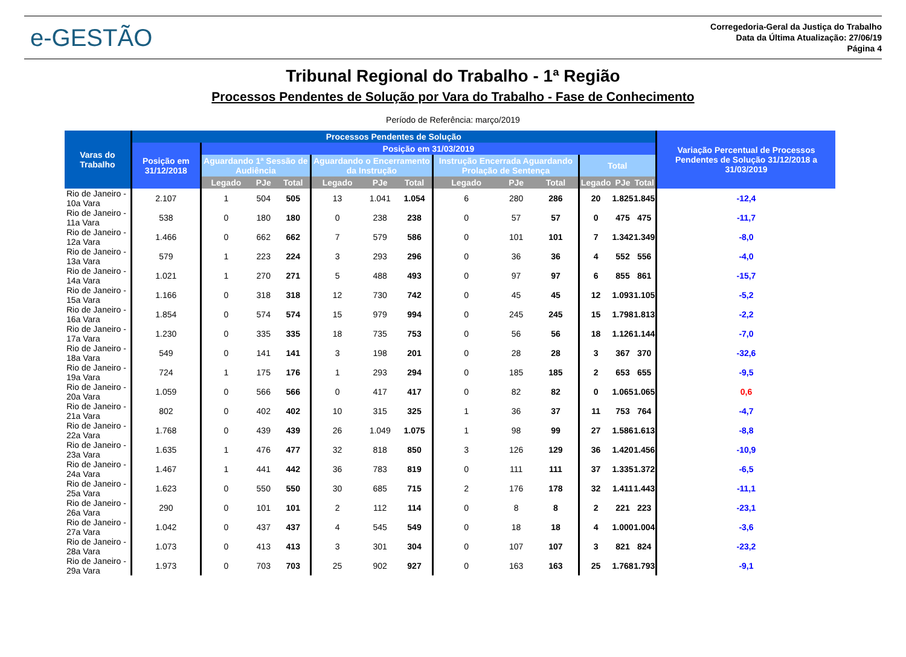e-GESTÃO
Corregedoria-Geral da Justiça do Trabalho
Data da Última Atualização: 27/06/19
Página 4
Tribunal Regional do Trabalho - 1ª Região
Processos Pendentes de Solução por Vara do Trabalho - Fase de Conhecimento
Período de Referência: março/2019
| Varas do Trabalho | Processos Pendentes de Solução | | | | | | | | | | | | | Variação Percentual de Processos Pendentes de Solução 31/12/2018 a 31/03/2019 |
| --- | --- | --- | --- | --- | --- | --- | --- | --- | --- | --- | --- | --- | --- | --- |
| | Posição em 31/12/2018 | Posição em 31/03/2019 | | | | | | | | | | | | |
| | | Aguardando 1ª Sessão de Audiência | | | Aguardando o Encerramento da Instrução | | | Instrução Encerrada Aguardando Prolação de Sentença | | | Total | | | |
| | | Legado | PJe | Total | Legado | PJe | Total | Legado | PJe | Total | Legado | PJe | Total | |
| Rio de Janeiro - 10a Vara | 2.107 | 1 | 504 | 505 | 13 | 1.041 | 1.054 | 6 | 280 | 286 | 20 | 1.825 | 1.845 | -12,4 |
| Rio de Janeiro - 11a Vara | 538 | 0 | 180 | 180 | 0 | 238 | 238 | 0 | 57 | 57 | 0 | 475 | 475 | -11,7 |
| Rio de Janeiro - 12a Vara | 1.466 | 0 | 662 | 662 | 7 | 579 | 586 | 0 | 101 | 101 | 7 | 1.342 | 1.349 | -8,0 |
| Rio de Janeiro - 13a Vara | 579 | 1 | 223 | 224 | 3 | 293 | 296 | 0 | 36 | 36 | 4 | 552 | 556 | -4,0 |
| Rio de Janeiro - 14a Vara | 1.021 | 1 | 270 | 271 | 5 | 488 | 493 | 0 | 97 | 97 | 6 | 855 | 861 | -15,7 |
| Rio de Janeiro - 15a Vara | 1.166 | 0 | 318 | 318 | 12 | 730 | 742 | 0 | 45 | 45 | 12 | 1.093 | 1.105 | -5,2 |
| Rio de Janeiro - 16a Vara | 1.854 | 0 | 574 | 574 | 15 | 979 | 994 | 0 | 245 | 245 | 15 | 1.798 | 1.813 | -2,2 |
| Rio de Janeiro - 17a Vara | 1.230 | 0 | 335 | 335 | 18 | 735 | 753 | 0 | 56 | 56 | 18 | 1.126 | 1.144 | -7,0 |
| Rio de Janeiro - 18a Vara | 549 | 0 | 141 | 141 | 3 | 198 | 201 | 0 | 28 | 28 | 3 | 367 | 370 | -32,6 |
| Rio de Janeiro - 19a Vara | 724 | 1 | 175 | 176 | 1 | 293 | 294 | 0 | 185 | 185 | 2 | 653 | 655 | -9,5 |
| Rio de Janeiro - 20a Vara | 1.059 | 0 | 566 | 566 | 0 | 417 | 417 | 0 | 82 | 82 | 0 | 1.065 | 1.065 | 0,6 |
| Rio de Janeiro - 21a Vara | 802 | 0 | 402 | 402 | 10 | 315 | 325 | 1 | 36 | 37 | 11 | 753 | 764 | -4,7 |
| Rio de Janeiro - 22a Vara | 1.768 | 0 | 439 | 439 | 26 | 1.049 | 1.075 | 1 | 98 | 99 | 27 | 1.586 | 1.613 | -8,8 |
| Rio de Janeiro - 23a Vara | 1.635 | 1 | 476 | 477 | 32 | 818 | 850 | 3 | 126 | 129 | 36 | 1.420 | 1.456 | -10,9 |
| Rio de Janeiro - 24a Vara | 1.467 | 1 | 441 | 442 | 36 | 783 | 819 | 0 | 111 | 111 | 37 | 1.335 | 1.372 | -6,5 |
| Rio de Janeiro - 25a Vara | 1.623 | 0 | 550 | 550 | 30 | 685 | 715 | 2 | 176 | 178 | 32 | 1.411 | 1.443 | -11,1 |
| Rio de Janeiro - 26a Vara | 290 | 0 | 101 | 101 | 2 | 112 | 114 | 0 | 8 | 8 | 2 | 221 | 223 | -23,1 |
| Rio de Janeiro - 27a Vara | 1.042 | 0 | 437 | 437 | 4 | 545 | 549 | 0 | 18 | 18 | 4 | 1.000 | 1.004 | -3,6 |
| Rio de Janeiro - 28a Vara | 1.073 | 0 | 413 | 413 | 3 | 301 | 304 | 0 | 107 | 107 | 3 | 821 | 824 | -23,2 |
| Rio de Janeiro - 29a Vara | 1.973 | 0 | 703 | 703 | 25 | 902 | 927 | 0 | 163 | 163 | 25 | 1.768 | 1.793 | -9,1 |